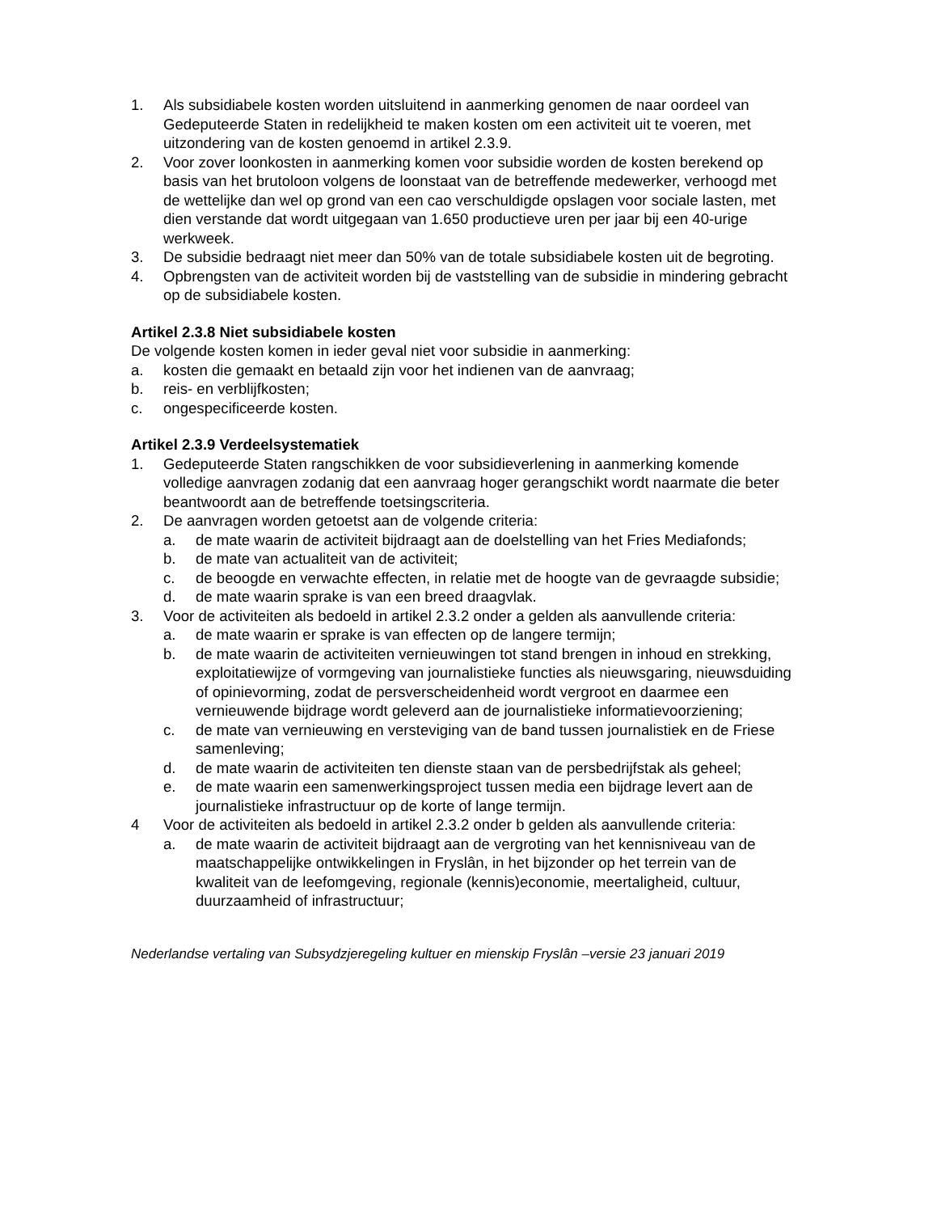1. Als subsidiabele kosten worden uitsluitend in aanmerking genomen de naar oordeel van Gedeputeerde Staten in redelijkheid te maken kosten om een activiteit uit te voeren, met uitzondering van de kosten genoemd in artikel 2.3.9.
2. Voor zover loonkosten in aanmerking komen voor subsidie worden de kosten berekend op basis van het brutoloon volgens de loonstaat van de betreffende medewerker, verhoogd met de wettelijke dan wel op grond van een cao verschuldigde opslagen voor sociale lasten, met dien verstande dat wordt uitgegaan van 1.650 productieve uren per jaar bij een 40-urige werkweek.
3. De subsidie bedraagt niet meer dan 50% van de totale subsidiabele kosten uit de begroting.
4. Opbrengsten van de activiteit worden bij de vaststelling van de subsidie in mindering gebracht op de subsidiabele kosten.
Artikel 2.3.8 Niet subsidiabele kosten
De volgende kosten komen in ieder geval niet voor subsidie in aanmerking:
a. kosten die gemaakt en betaald zijn voor het indienen van de aanvraag;
b. reis- en verblijfkosten;
c. ongespecificeerde kosten.
Artikel 2.3.9 Verdeelsystematiek
1. Gedeputeerde Staten rangschikken de voor subsidieverlening in aanmerking komende volledige aanvragen zodanig dat een aanvraag hoger gerangschikt wordt naarmate die beter beantwoordt aan de betreffende toetsingscriteria.
2. De aanvragen worden getoetst aan de volgende criteria:
a. de mate waarin de activiteit bijdraagt aan de doelstelling van het Fries Mediafonds;
b. de mate van actualiteit van de activiteit;
c. de beoogde en verwachte effecten, in relatie met de hoogte van de gevraagde subsidie;
d. de mate waarin sprake is van een breed draagvlak.
3. Voor de activiteiten als bedoeld in artikel 2.3.2 onder a gelden als aanvullende criteria:
a. de mate waarin er sprake is van effecten op de langere termijn;
b. de mate waarin de activiteiten vernieuwingen tot stand brengen in inhoud en strekking, exploitatiewijze of vormgeving van journalistieke functies als nieuwsgaring, nieuwsduiding of opinievorming, zodat de persverscheidenheid wordt vergroot en daarmee een vernieuwende bijdrage wordt geleverd aan de journalistieke informatievoorziening;
c. de mate van vernieuwing en versteviging van de band tussen journalistiek en de Friese samenleving;
d. de mate waarin de activiteiten ten dienste staan van de persbedrijfstak als geheel;
e. de mate waarin een samenwerkingsproject tussen media een bijdrage levert aan de journalistieke infrastructuur op de korte of lange termijn.
4 Voor de activiteiten als bedoeld in artikel 2.3.2 onder b gelden als aanvullende criteria:
a. de mate waarin de activiteit bijdraagt aan de vergroting van het kennisniveau van de maatschappelijke ontwikkelingen in Fryslân, in het bijzonder op het terrein van de kwaliteit van de leefomgeving, regionale (kennis)economie, meertaligheid, cultuur, duurzaamheid of infrastructuur;
Nederlandse vertaling van Subsydzjeregeling kultuer en mienskip Fryslân –versie 23 januari 2019